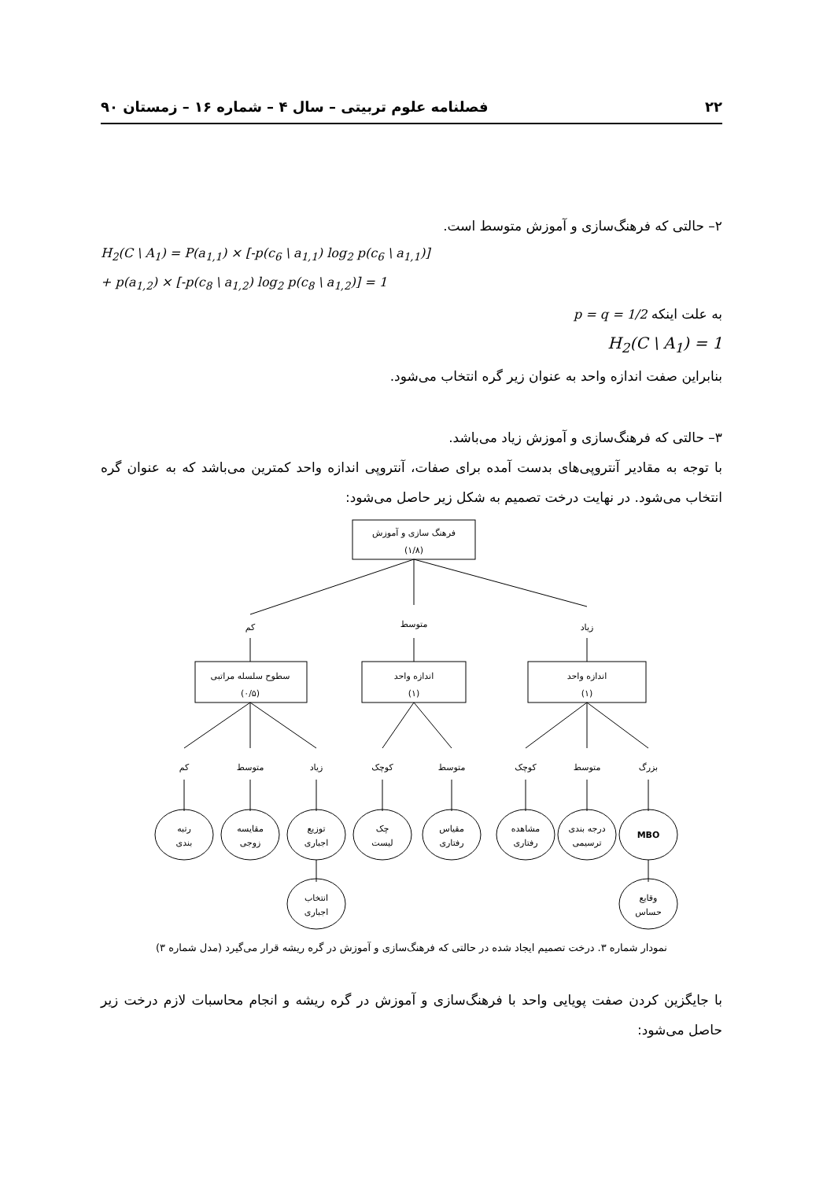۲۲ فصلنامه علوم تربیتی – سال ۴ – شماره ۱۶ – زمستان ۹۰
۲– حالتی که فرهنگ‌سازی و آموزش متوسط است.
H<sub>2</sub>(C \ A<sub>1</sub>) = P(a<sub>1,1</sub>) × [-p(c<sub>6</sub> \ a<sub>1,1</sub>) log<sub>2</sub> p(c<sub>6</sub> \ a<sub>1,1</sub>)]
+ p(a<sub>1,2</sub>) × [-p(c<sub>8</sub> \ a<sub>1,2</sub>) log<sub>2</sub> p(c<sub>8</sub> \ a<sub>1,2</sub>)] = 1
به علت اینکه p = q = 1/2
H<sub>2</sub>(C \ A<sub>1</sub>) = 1
بنابراین صفت اندازه واحد به عنوان زیر گره انتخاب می‌شود.
۳– حالتی که فرهنگ‌سازی و آموزش زیاد می‌باشد.
با توجه به مقادیر آنتروپی‌های بدست آمده برای صفات، آنتروپی اندازه واحد کمترین می‌باشد که به عنوان گره انتخاب می‌شود. در نهایت درخت تصمیم به شکل زیر حاصل می‌شود:
فرهنگ سازی و آموزش
(۱/۸)
کم
متوسط
زیاد
سطوح سلسله مراتبی
(۰/۵)
اندازه واحد
(۱)
اندازه واحد
(۱)
کم
متوسط
زیاد
کوچک
متوسط
کوچک
متوسط
بزرگ
رتبه
بندی
مقایسه
زوجی
توزیع
اجباری
چک
لیست
مقیاس
رفتاری
مشاهده
رفتاری
درجه بندی
ترسیمی
MBO
انتخاب
اجباری
وقایع
حساس
نمودار شماره ۳. درخت تصمیم ایجاد شده در حالتی که فرهنگ‌سازی و آموزش در گره ریشه قرار می‌گیرد (مدل شماره ۳)
با جایگزین کردن صفت پویایی واحد با فرهنگ‌سازی و آموزش در گره ریشه و انجام محاسبات لازم درخت زیر حاصل می‌شود: